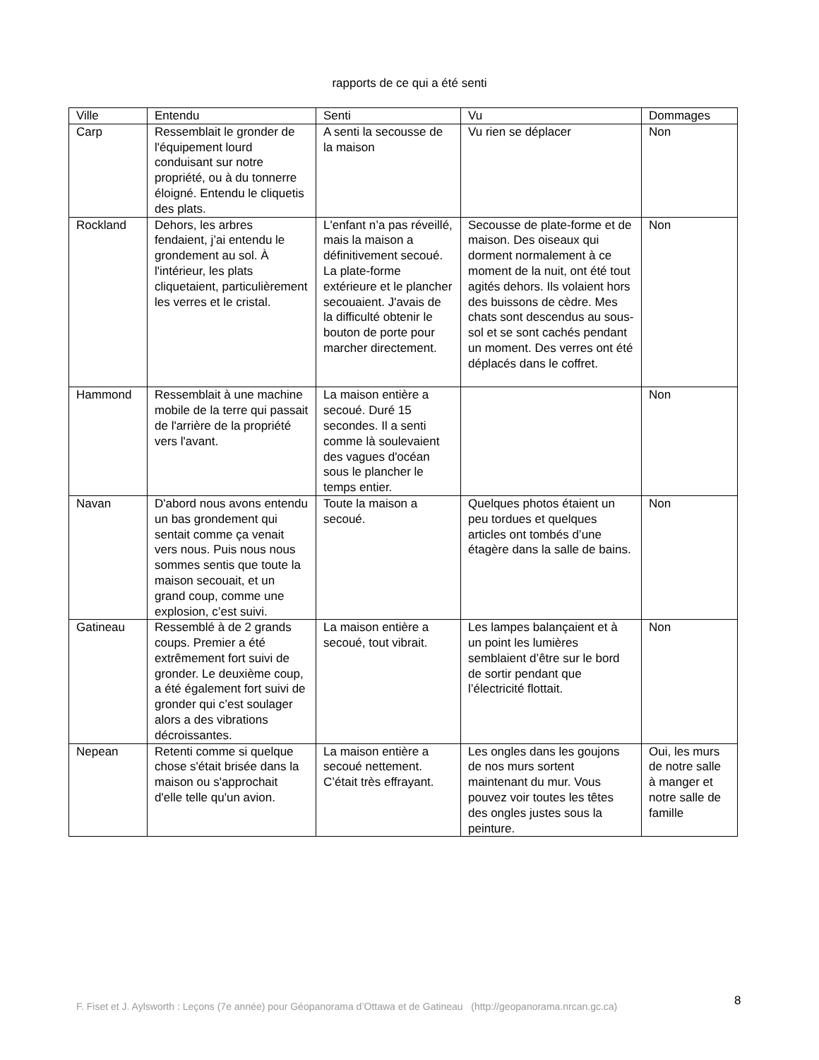rapports de ce qui a été senti
| Ville | Entendu | Senti | Vu | Dommages |
| --- | --- | --- | --- | --- |
| Carp | Ressemblait le gronder de l'équipement lourd conduisant sur notre propriété, ou à du tonnerre éloigné. Entendu le cliquetis des plats. | A senti la secousse de la maison | Vu rien se déplacer | Non |
| Rockland | Dehors, les arbres fendaient, j’ai entendu le grondement au sol. À l'intérieur, les plats cliquetaient, particulièrement les verres et le cristal. | L'enfant n’a pas réveillé, mais la maison a définitivement secoué. La plate-forme extérieure et le plancher secouaient. J'avais de la difficulté obtenir le bouton de porte pour marcher directement. | Secousse de plate-forme et de maison. Des oiseaux qui dorment normalement à ce moment de la nuit, ont été tout agités dehors. Ils volaient hors des buissons de cèdre. Mes chats sont descendus au sous-sol et se sont cachés pendant un moment. Des verres ont été déplacés dans le coffret. | Non |
| Hammond | Ressemblait à une machine mobile de la terre qui passait de l'arrière de la propriété vers l'avant. | La maison entière a secoué. Duré 15 secondes. Il a senti comme là soulevaient des vagues d'océan sous le plancher le temps entier. | | Non |
| Navan | D'abord nous avons entendu un bas grondement qui sentait comme ça venait vers nous. Puis nous nous sommes sentis que toute la maison secouait, et un grand coup, comme une explosion, c’est suivi. | Toute la maison a secoué. | Quelques photos étaient un peu tordues et quelques articles ont tombés d’une étagère dans la salle de bains. | Non |
| Gatineau | Ressemblé à de 2 grands coups. Premier a été extrêmement fort suivi de gronder. Le deuxième coup, a été également fort suivi de gronder qui c’est soulager alors a des vibrations décroissantes. | La maison entière a secoué, tout vibrait. | Les lampes balançaient et à un point les lumières semblaient d’être sur le bord de sortir pendant que l’électricité flottait. | Non |
| Nepean | Retenti comme si quelque chose s'était brisée dans la maison ou s'approchait d'elle telle qu'un avion. | La maison entière a secoué nettement. C’était très effrayant. | Les ongles dans les goujons de nos murs sortent maintenant du mur. Vous pouvez voir toutes les têtes des ongles justes sous la peinture. | Oui, les murs de notre salle à manger et notre salle de famille |
F. Fiset et J. Aylsworth : Leçons (7e année) pour Géopanorama d’Ottawa et de Gatineau (http://geopanorama.nrcan.gc.ca)
8